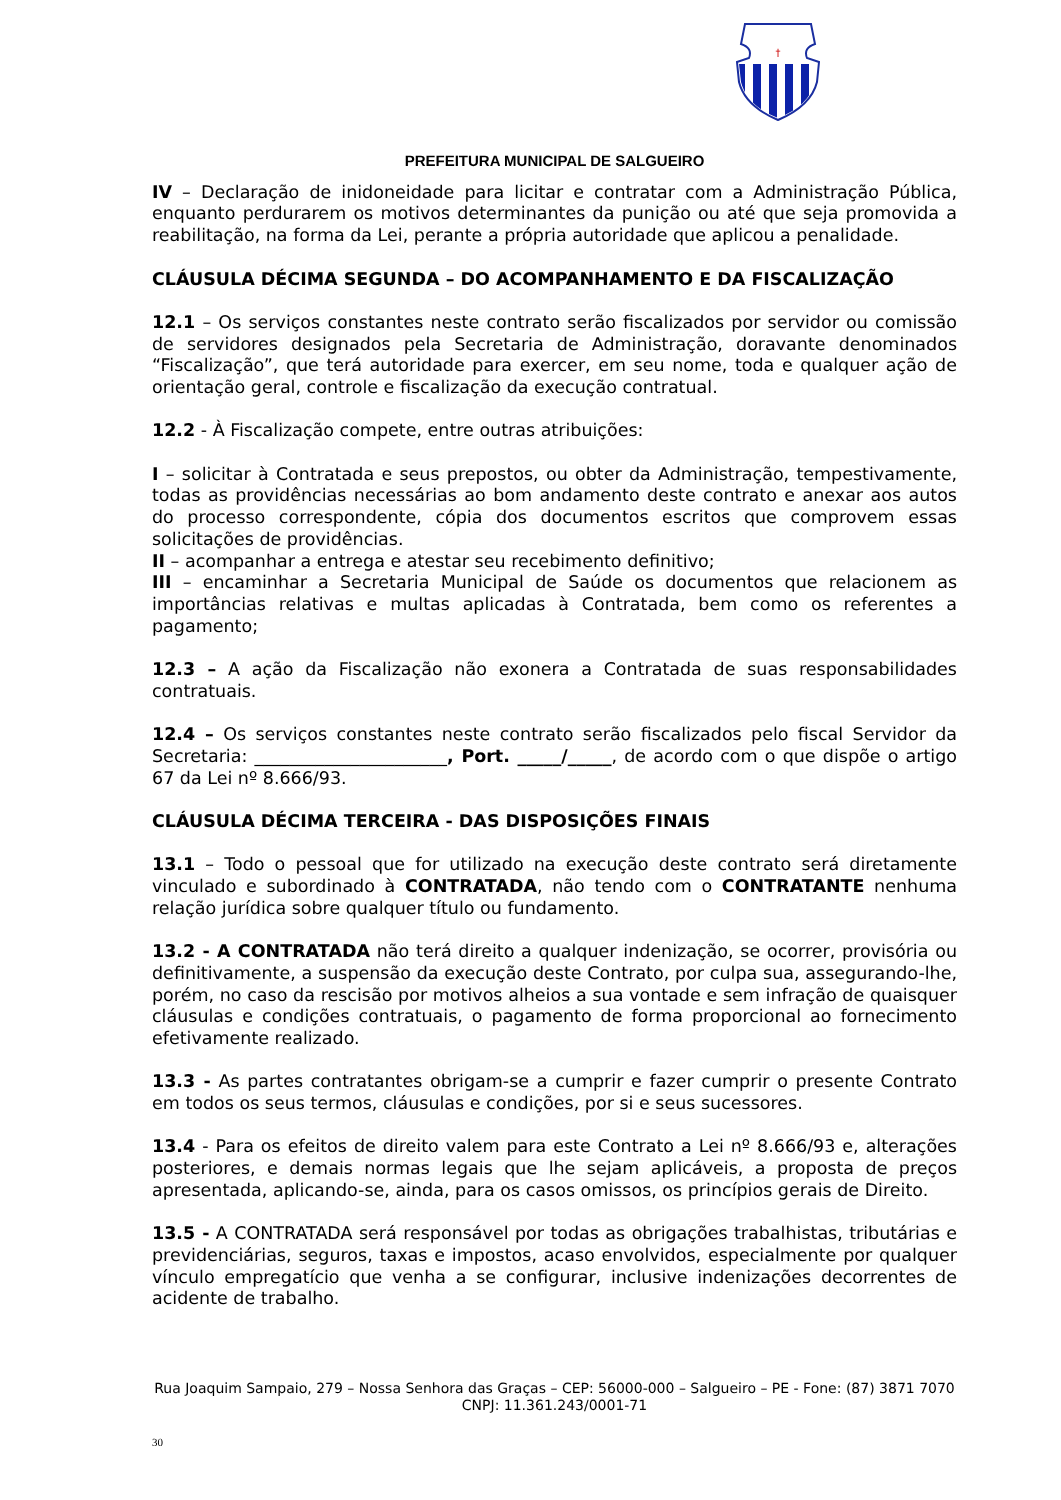†
PREFEITURA MUNICIPAL DE SALGUEIRO
IV – Declaração de inidoneidade para licitar e contratar com a Administração Pública, enquanto perdurarem os motivos determinantes da punição ou até que seja promovida a reabilitação, na forma da Lei, perante a própria autoridade que aplicou a penalidade.
CLÁUSULA DÉCIMA SEGUNDA – DO ACOMPANHAMENTO E DA FISCALIZAÇÃO
12.1 – Os serviços constantes neste contrato serão fiscalizados por servidor ou comissão de servidores designados pela Secretaria de Administração, doravante denominados “Fiscalização”, que terá autoridade para exercer, em seu nome, toda e qualquer ação de orientação geral, controle e fiscalização da execução contratual.
12.2 - À Fiscalização compete, entre outras atribuições:
I – solicitar à Contratada e seus prepostos, ou obter da Administração, tempestivamente, todas as providências necessárias ao bom andamento deste contrato e anexar aos autos do processo correspondente, cópia dos documentos escritos que comprovem essas solicitações de providências.
II – acompanhar a entrega e atestar seu recebimento definitivo;
III – encaminhar a Secretaria Municipal de Saúde os documentos que relacionem as importâncias relativas e multas aplicadas à Contratada, bem como os referentes a pagamento;
12.3 – A ação da Fiscalização não exonera a Contratada de suas responsabilidades contratuais.
12.4 – Os serviços constantes neste contrato serão fiscalizados pelo fiscal Servidor da Secretaria: ______________________, Port. _____/_____, de acordo com o que dispõe o artigo 67 da Lei nº 8.666/93.
CLÁUSULA DÉCIMA TERCEIRA - DAS DISPOSIÇÕES FINAIS
13.1 – Todo o pessoal que for utilizado na execução deste contrato será diretamente vinculado e subordinado à CONTRATADA, não tendo com o CONTRATANTE nenhuma relação jurídica sobre qualquer título ou fundamento.
13.2 - A CONTRATADA não terá direito a qualquer indenização, se ocorrer, provisória ou definitivamente, a suspensão da execução deste Contrato, por culpa sua, assegurando-lhe, porém, no caso da rescisão por motivos alheios a sua vontade e sem infração de quaisquer cláusulas e condições contratuais, o pagamento de forma proporcional ao fornecimento efetivamente realizado.
13.3 - As partes contratantes obrigam-se a cumprir e fazer cumprir o presente Contrato em todos os seus termos, cláusulas e condições, por si e seus sucessores.
13.4 - Para os efeitos de direito valem para este Contrato a Lei nº 8.666/93 e, alterações posteriores, e demais normas legais que lhe sejam aplicáveis, a proposta de preços apresentada, aplicando-se, ainda, para os casos omissos, os princípios gerais de Direito.
13.5 - A CONTRATADA será responsável por todas as obrigações trabalhistas, tributárias e previdenciárias, seguros, taxas e impostos, acaso envolvidos, especialmente por qualquer vínculo empregatício que venha a se configurar, inclusive indenizações decorrentes de acidente de trabalho.
Rua Joaquim Sampaio, 279 – Nossa Senhora das Graças – CEP: 56000-000 – Salgueiro – PE - Fone: (87) 3871 7070
CNPJ: 11.361.243/0001-71
30